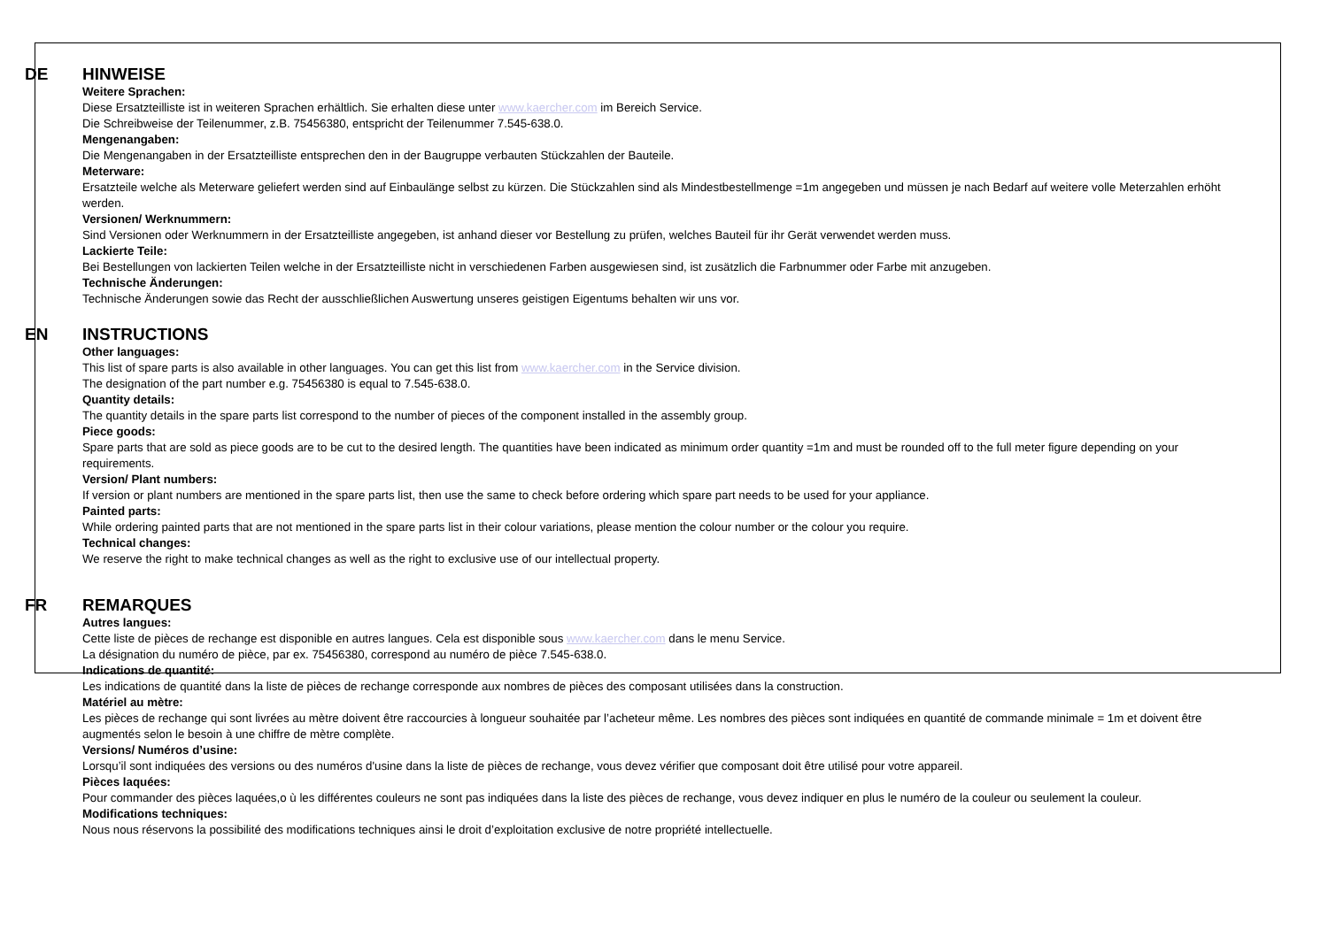DE
HINWEISE
Weitere Sprachen:
Diese Ersatzteilliste ist in weiteren Sprachen erhältlich. Sie erhalten diese unter www.kaercher.com im Bereich Service.
Die Schreibweise der Teilenummer, z.B. 75456380, entspricht der Teilenummer 7.545-638.0.
Mengenangaben:
Die Mengenangaben in der Ersatzteilliste entsprechen den in der Baugruppe verbauten Stückzahlen der Bauteile.
Meterware:
Ersatzteile welche als Meterware geliefert werden sind auf Einbaulänge selbst zu kürzen. Die Stückzahlen sind als Mindestbestellmenge =1m angegeben und müssen je nach Bedarf auf weitere volle Meterzahlen erhöht werden.
Versionen/ Werknummern:
Sind Versionen oder Werknummern in der Ersatzteilliste angegeben, ist anhand dieser vor Bestellung zu prüfen, welches Bauteil für ihr Gerät verwendet werden muss.
Lackierte Teile:
Bei Bestellungen von lackierten Teilen welche in der Ersatzteilliste nicht in verschiedenen Farben ausgewiesen sind, ist zusätzlich die Farbnummer oder Farbe mit anzugeben.
Technische Änderungen:
Technische Änderungen sowie das Recht der ausschließlichen Auswertung unseres geistigen Eigentums behalten wir uns vor.
EN
INSTRUCTIONS
Other languages:
This list of spare parts is also available in other languages. You can get this list from www.kaercher.com in the Service division.
The designation of the part number e.g. 75456380 is equal to 7.545-638.0.
Quantity details:
The quantity details in the spare parts list correspond to the number of pieces of the component installed in the assembly group.
Piece goods:
Spare parts that are sold as piece goods are to be cut to the desired length. The quantities have been indicated as minimum order quantity =1m and must be rounded off to the full meter figure depending on your requirements.
Version/ Plant numbers:
If version or plant numbers are mentioned in the spare parts list, then use the same to check before ordering which spare part needs to be used for your appliance.
Painted parts:
While ordering painted parts that are not mentioned in the spare parts list in their colour variations, please mention the colour number or the colour you require.
Technical changes:
We reserve the right to make technical changes as well as the right to exclusive use of our intellectual property.
FR
REMARQUES
Autres langues:
Cette liste de pièces de rechange est disponible en autres langues. Cela est disponible sous www.kaercher.com dans le menu Service.
La désignation du numéro de pièce, par ex. 75456380, correspond au numéro de pièce 7.545-638.0.
Indications de quantité:
Les indications de quantité dans la liste de pièces de rechange corresponde aux nombres de pièces des composant utilisées dans la construction.
Matériel au mètre:
Les pièces de rechange qui sont livrées au mètre doivent être raccourcies à longueur souhaitée par l’acheteur même. Les nombres des pièces sont indiquées en quantité de commande minimale = 1m et doivent être augmentés selon le besoin à une chiffre de mètre complète.
Versions/ Numéros d’usine:
Lorsqu’il sont indiquées des versions ou des numéros d'usine dans la liste de pièces de rechange, vous devez vérifier que composant doit être utilisé pour votre appareil.
Pièces laquées:
Pour commander des pièces laquées,o ù les différentes couleurs ne sont pas indiquées dans la liste des pièces de rechange, vous devez indiquer en plus le numéro de la couleur ou seulement la couleur.
Modifications techniques:
Nous nous réservons la possibilité des modifications techniques ainsi le droit d’exploitation exclusive de notre propriété intellectuelle.